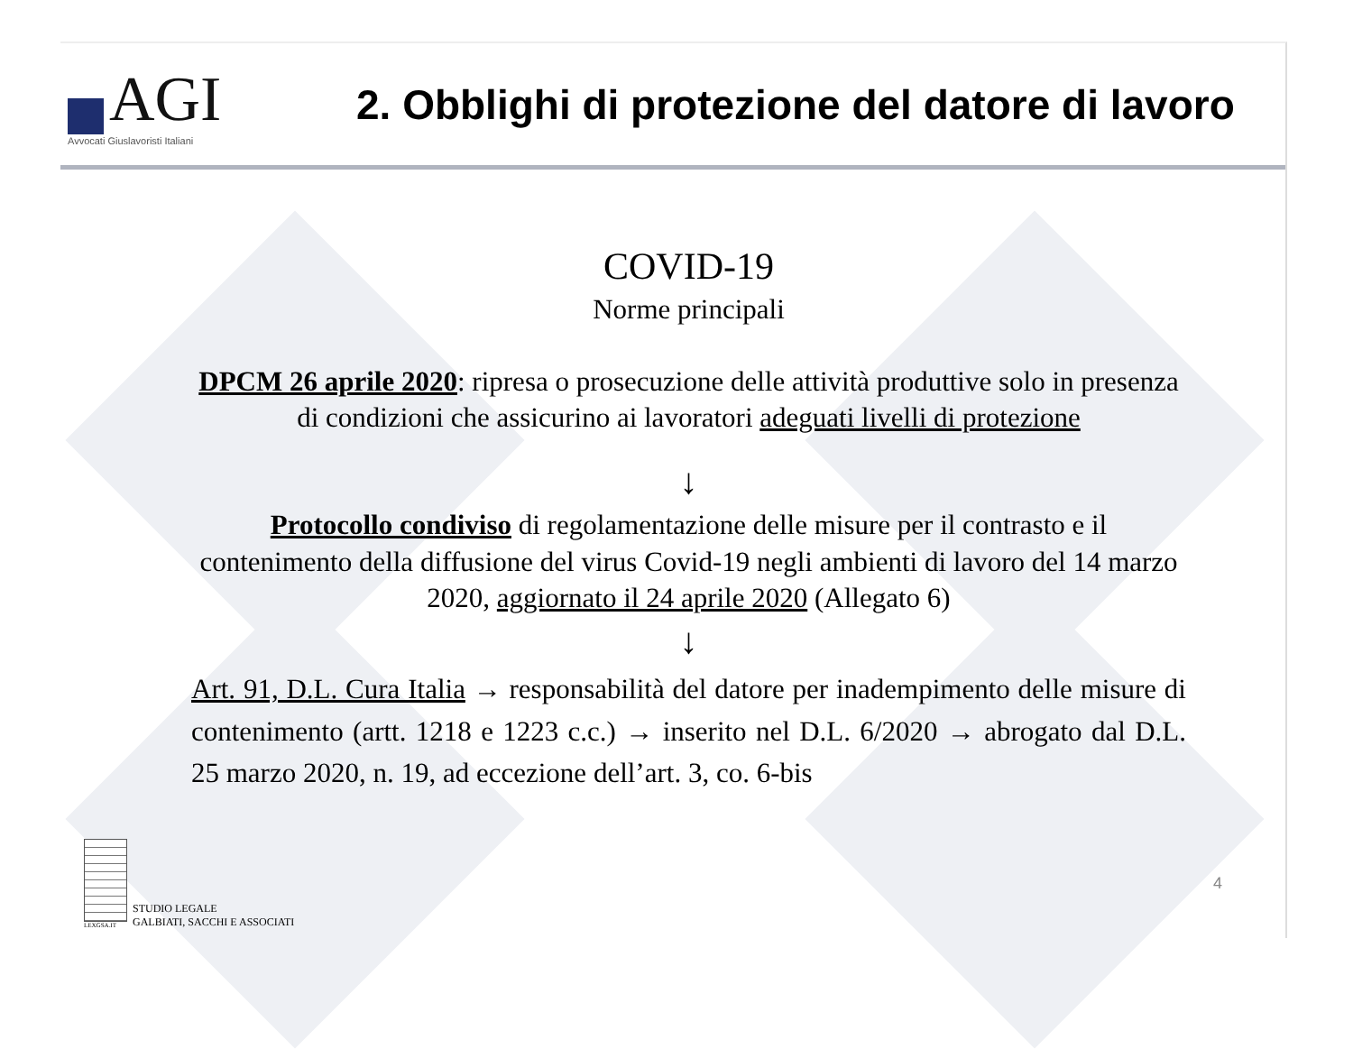AGI
Avvocati Giuslavoristi Italiani
2. Obblighi di protezione del datore di lavoro
COVID-19
Norme principali
DPCM 26 aprile 2020: ripresa o prosecuzione delle attività produttive solo in presenza di condizioni che assicurino ai lavoratori adeguati livelli di protezione
↓
Protocollo condiviso di regolamentazione delle misure per il contrasto e il contenimento della diffusione del virus Covid-19 negli ambienti di lavoro del 14 marzo 2020, aggiornato il 24 aprile 2020 (Allegato 6)
↓
Art. 91, D.L. Cura Italia → responsabilità del datore per inadempimento delle misure di contenimento (artt. 1218 e 1223 c.c.) → inserito nel D.L. 6/2020 → abrogato dal D.L. 25 marzo 2020, n. 19, ad eccezione dell’art. 3, co. 6-bis
LEXGSA.IT
STUDIO LEGALE
GALBIATI, SACCHI E ASSOCIATI
4